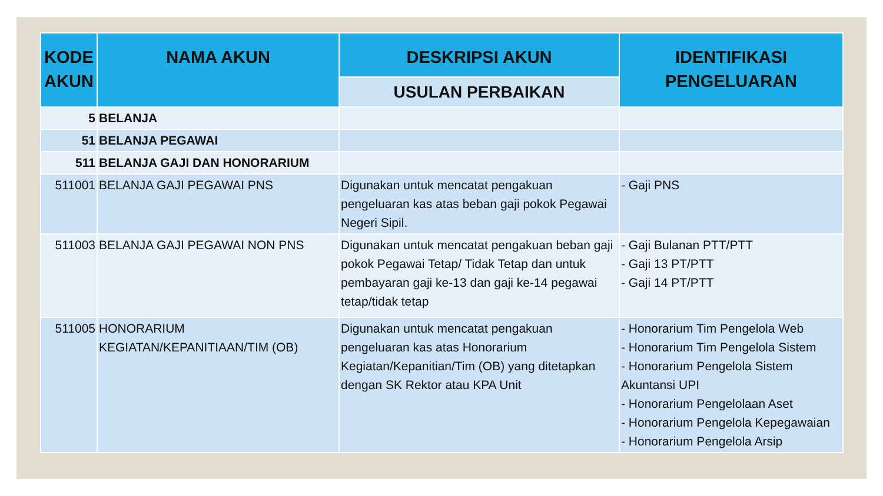| KODE AKUN | NAMA AKUN | DESKRIPSI AKUN | IDENTIFIKASI PENGELUARAN |
| --- | --- | --- | --- |
| | | USULAN PERBAIKAN | |
| 5 | BELANJA | | |
| 51 | BELANJA PEGAWAI | | |
| 511 | BELANJA GAJI DAN HONORARIUM | | |
| 511001 | BELANJA GAJI PEGAWAI PNS | Digunakan untuk mencatat pengakuan pengeluaran kas atas beban gaji pokok Pegawai Negeri Sipil. | - Gaji PNS |
| 511003 | BELANJA GAJI PEGAWAI NON PNS | Digunakan untuk mencatat pengakuan beban gaji pokok Pegawai Tetap/ Tidak Tetap dan untuk pembayaran gaji ke-13 dan gaji ke-14 pegawai tetap/tidak tetap | - Gaji Bulanan PTT/PTT - Gaji 13 PT/PTT - Gaji 14 PT/PTT |
| 511005 | HONORARIUM KEGIATAN/KEPANITIAAN/TIM (OB) | Digunakan untuk mencatat pengakuan pengeluaran kas atas Honorarium Kegiatan/Kepanitian/Tim (OB) yang ditetapkan dengan SK Rektor atau KPA Unit | - Honorarium Tim Pengelola Web - Honorarium Tim Pengelola Sistem - Honorarium Pengelola Sistem Akuntansi UPI - Honorarium Pengelolaan Aset - Honorarium Pengelola Kepegawaian - Honorarium Pengelola Arsip |